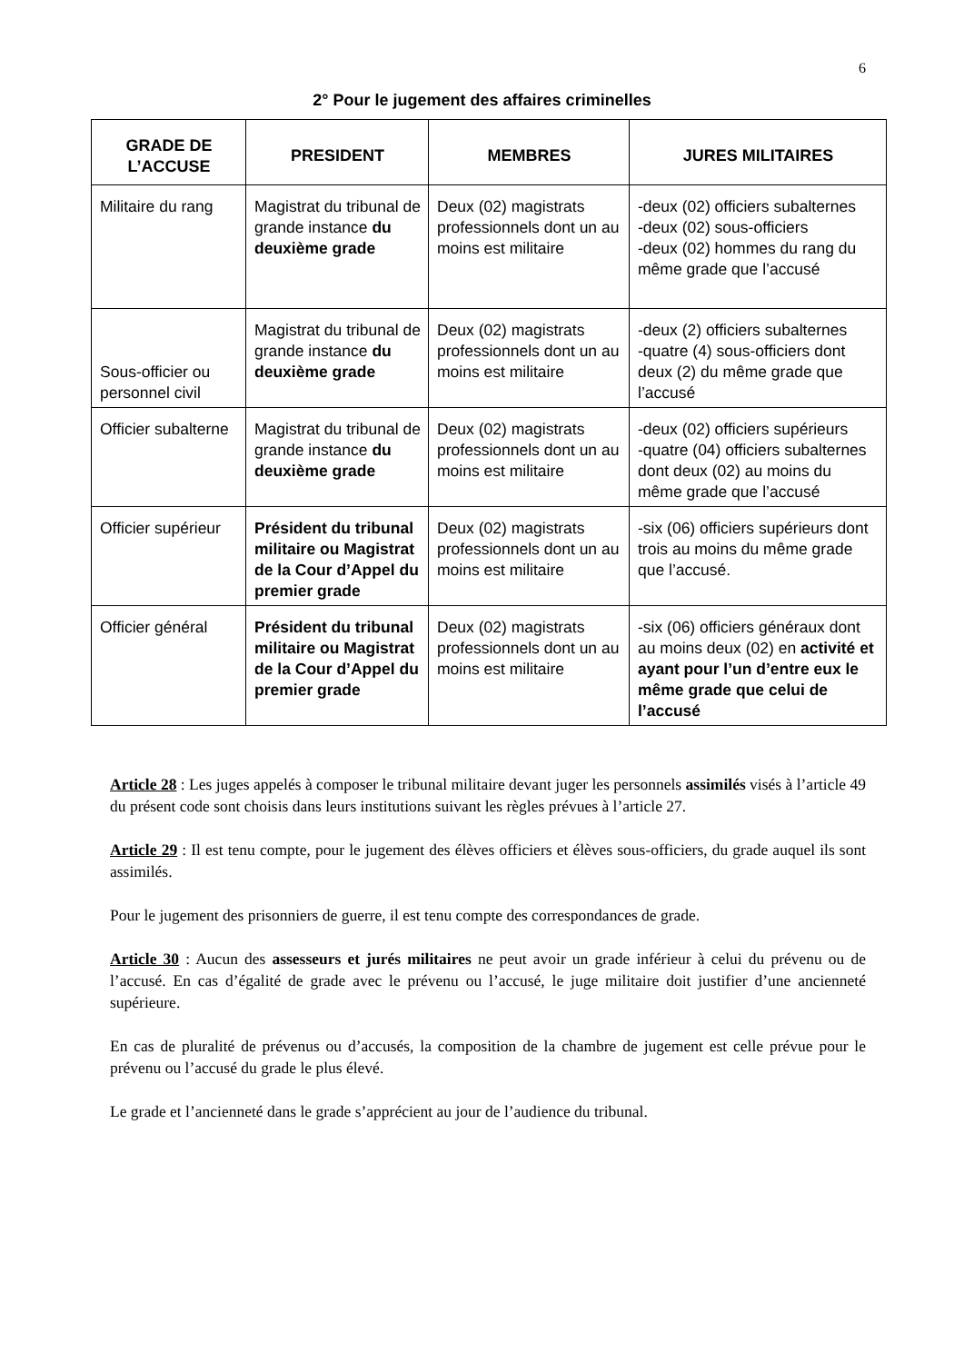6
2° Pour le jugement des affaires criminelles
| GRADE DE L’ACCUSE | PRESIDENT | MEMBRES | JURES MILITAIRES |
| --- | --- | --- | --- |
| Militaire du rang | Magistrat du tribunal de grande instance du deuxième grade | Deux (02) magistrats professionnels dont un au moins est militaire | -deux (02) officiers subalternes -deux (02) sous-officiers -deux (02) hommes du rang du même grade que l’accusé |
| Sous-officier ou personnel civil | Magistrat du tribunal de grande instance du deuxième grade | Deux (02) magistrats professionnels dont un au moins est militaire | -deux (2) officiers subalternes -quatre (4) sous-officiers dont deux (2) du même grade que l’accusé |
| Officier subalterne | Magistrat du tribunal de grande instance du deuxième grade | Deux (02) magistrats professionnels dont un au moins est militaire | -deux (02) officiers supérieurs -quatre (04) officiers subalternes dont deux (02) au moins du même grade que l’accusé |
| Officier supérieur | Président du tribunal militaire ou Magistrat de la Cour d’Appel du premier grade | Deux (02) magistrats professionnels dont un au moins est militaire | -six (06) officiers supérieurs dont trois au moins du même grade que l’accusé. |
| Officier général | Président du tribunal militaire ou Magistrat de la Cour d’Appel du premier grade | Deux (02) magistrats professionnels dont un au moins est militaire | -six (06) officiers généraux dont au moins deux (02) en activité et ayant pour l’un d’entre eux le même grade que celui de l’accusé |
Article 28 : Les juges appelés à composer le tribunal militaire devant juger les personnels assimilés visés à l’article 49 du présent code sont choisis dans leurs institutions suivant les règles prévues à l’article 27.
Article 29 : Il est tenu compte, pour le jugement des élèves officiers et élèves sous-officiers, du grade auquel ils sont assimilés.
Pour le jugement des prisonniers de guerre, il est tenu compte des correspondances de grade.
Article 30 : Aucun des assesseurs et jurés militaires ne peut avoir un grade inférieur à celui du prévenu ou de l’accusé. En cas d’égalité de grade avec le prévenu ou l’accusé, le juge militaire doit justifier d’une ancienneté supérieure.
En cas de pluralité de prévenus ou d’accusés, la composition de la chambre de jugement est celle prévue pour le prévenu ou l’accusé du grade le plus élevé.
Le grade et l’ancienneté dans le grade s’apprécient au jour de l’audience du tribunal.